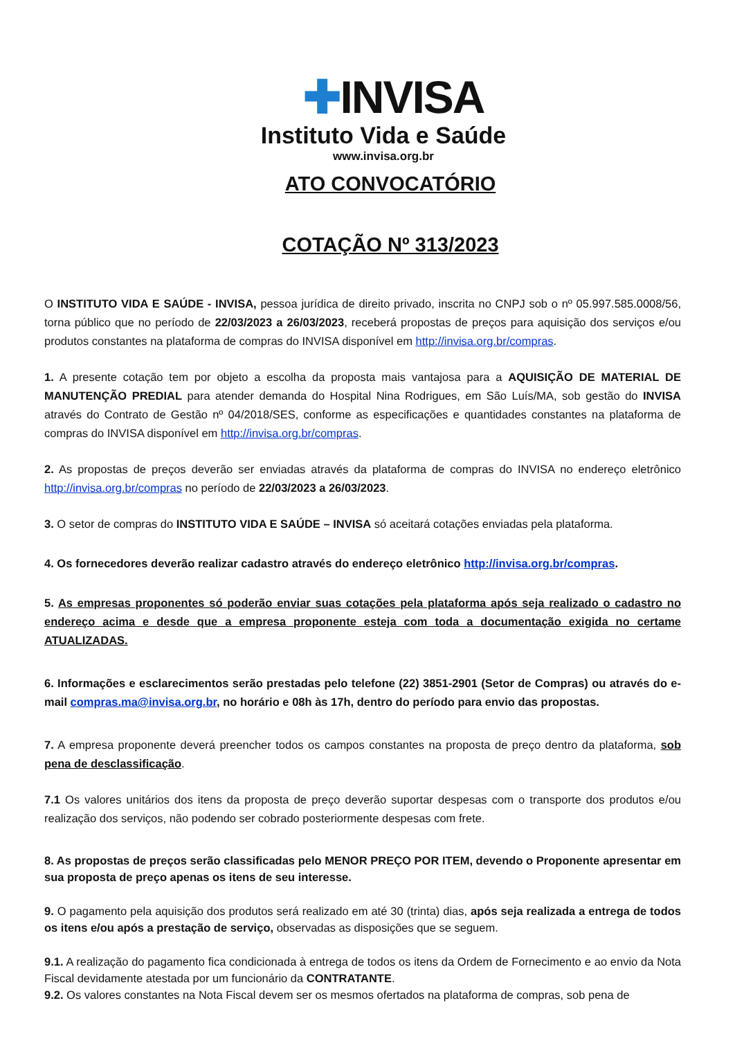✚INVISA
Instituto Vida e Saúde
www.invisa.org.br
ATO CONVOCATÓRIO
COTAÇÃO Nº 313/2023
O INSTITUTO VIDA E SAÚDE - INVISA, pessoa jurídica de direito privado, inscrita no CNPJ sob o nº 05.997.585.0008/56, torna público que no período de 22/03/2023 a 26/03/2023, receberá propostas de preços para aquisição dos serviços e/ou produtos constantes na plataforma de compras do INVISA disponível em http://invisa.org.br/compras.
1. A presente cotação tem por objeto a escolha da proposta mais vantajosa para a AQUISIÇÃO DE MATERIAL DE MANUTENÇÃO PREDIAL para atender demanda do Hospital Nina Rodrigues, em São Luís/MA, sob gestão do INVISA através do Contrato de Gestão nº 04/2018/SES, conforme as especificações e quantidades constantes na plataforma de compras do INVISA disponível em http://invisa.org.br/compras.
2. As propostas de preços deverão ser enviadas através da plataforma de compras do INVISA no endereço eletrônico http://invisa.org.br/compras no período de 22/03/2023 a 26/03/2023.
3. O setor de compras do INSTITUTO VIDA E SAÚDE – INVISA só aceitará cotações enviadas pela plataforma.
4. Os fornecedores deverão realizar cadastro através do endereço eletrônico http://invisa.org.br/compras.
5. As empresas proponentes só poderão enviar suas cotações pela plataforma após seja realizado o cadastro no endereço acima e desde que a empresa proponente esteja com toda a documentação exigida no certame ATUALIZADAS.
6. Informações e esclarecimentos serão prestadas pelo telefone (22) 3851-2901 (Setor de Compras) ou através do e-mail compras.ma@invisa.org.br, no horário e 08h às 17h, dentro do período para envio das propostas.
7. A empresa proponente deverá preencher todos os campos constantes na proposta de preço dentro da plataforma, sob pena de desclassificação.
7.1 Os valores unitários dos itens da proposta de preço deverão suportar despesas com o transporte dos produtos e/ou realização dos serviços, não podendo ser cobrado posteriormente despesas com frete.
8. As propostas de preços serão classificadas pelo MENOR PREÇO POR ITEM, devendo o Proponente apresentar em sua proposta de preço apenas os itens de seu interesse.
9. O pagamento pela aquisição dos produtos será realizado em até 30 (trinta) dias, após seja realizada a entrega de todos os itens e/ou após a prestação de serviço, observadas as disposições que se seguem.
9.1. A realização do pagamento fica condicionada à entrega de todos os itens da Ordem de Fornecimento e ao envio da Nota Fiscal devidamente atestada por um funcionário da CONTRATANTE.
9.2. Os valores constantes na Nota Fiscal devem ser os mesmos ofertados na plataforma de compras, sob pena de